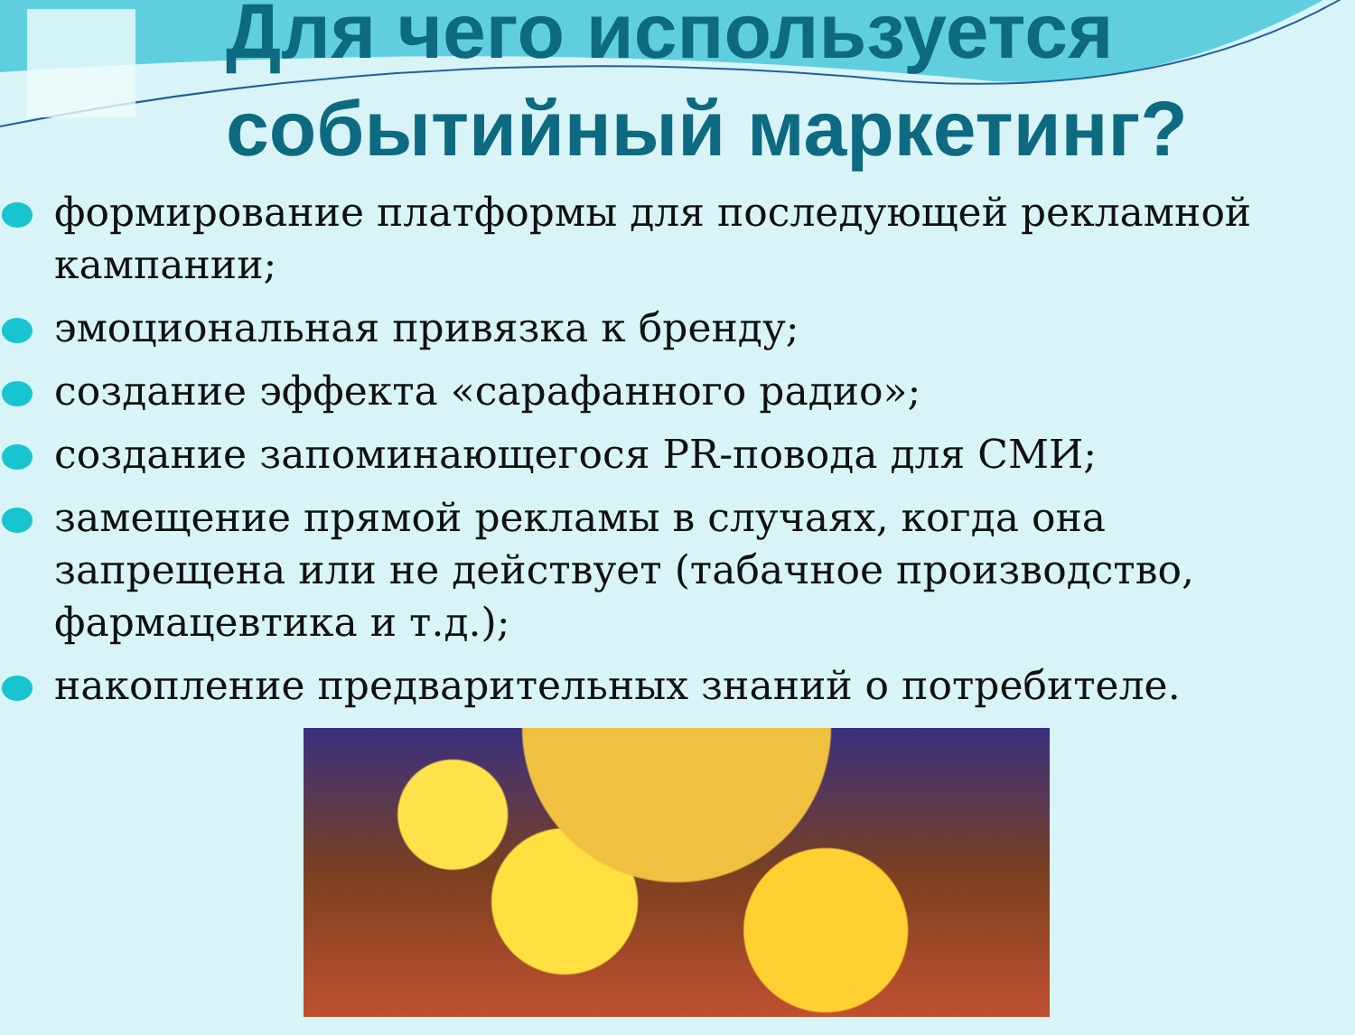Для чего используется
событийный маркетинг?
формирование платформы для последующей рекламной кампании;
эмоциональная привязка к бренду;
создание эффекта «сарафанного радио»;
создание запоминающегося PR-повода для СМИ;
замещение прямой рекламы в случаях, когда она запрещена или не действует (табачное производство, фармацевтика и т.д.);
накопление предварительных знаний о потребителе.